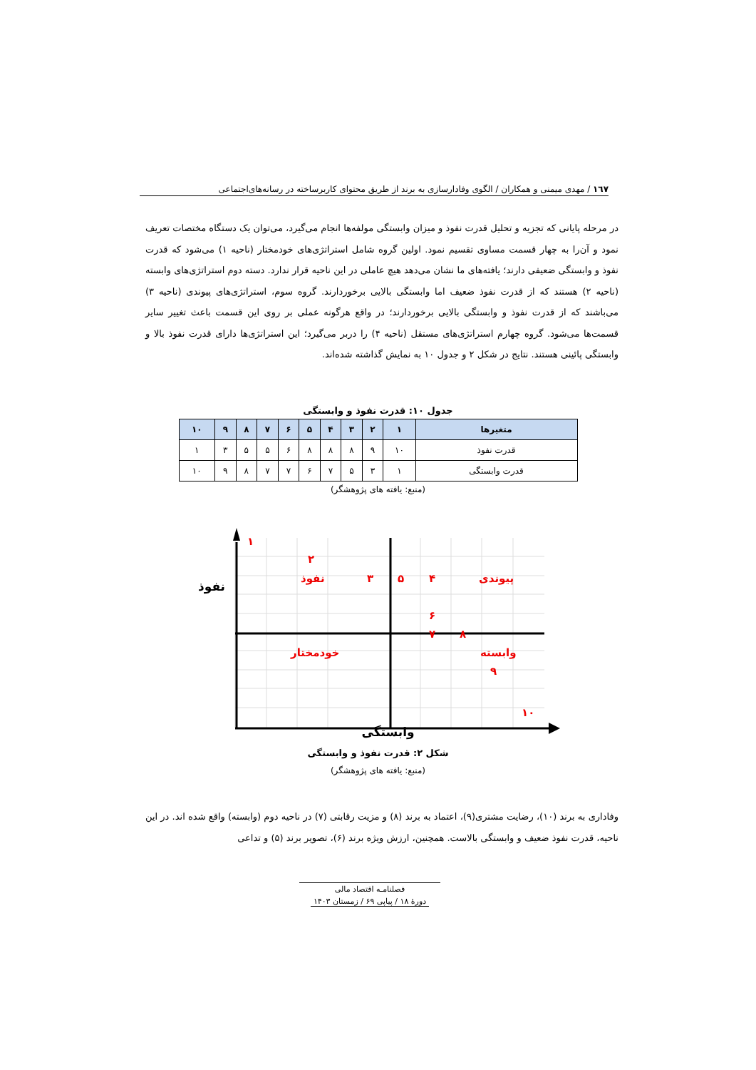۱٦۷ / مهدی میمنی و همکاران / الگوی وفادارسازی به برند از طریق محتوای کاربرساخته در رسانه‌های‌اجتماعی
در مرحله پایانی که تجزیه و تحلیل قدرت نفوذ و میزان وابستگی مولفه‌ها انجام می‌گیرد، می‌توان یک دستگاه مختصات تعریف نمود و آن‌را به چهار قسمت مساوی تقسیم نمود. اولین گروه شامل استراتژی‌های خودمختار (ناحیه ۱) می‌شود که قدرت نفوذ و وابستگی ضعیفی دارند؛ یافته‌های ما نشان می‌دهد هیچ عاملی در این ناحیه قرار ندارد. دسته دوم استراتژی‌های وابسته (ناحیه ۲) هستند که از قدرت نفوذ ضعیف اما وابستگی بالایی برخوردارند. گروه سوم، استراتژی‌های پیوندی (ناحیه ۳) می‌باشند که از قدرت نفوذ و وابستگی بالایی برخوردارند؛ در واقع هرگونه عملی بر روی این قسمت باعث تغییر سایر قسمت‌ها می‌شود. گروه چهارم استراتژی‌های مستقل (ناحیه ۴) را دربر می‌گیرد؛ این استراتژی‌ها دارای قدرت نفوذ بالا و وابستگی پائینی هستند. نتایج در شکل ۲ و جدول ۱۰ به نمایش گذاشته شده‌اند.
جدول ۱۰: قدرت نفوذ و وابستگی
| متغیرها | ۱ | ۲ | ۳ | ۴ | ۵ | ۶ | ۷ | ۸ | ۹ | ۱۰ |
| --- | --- | --- | --- | --- | --- | --- | --- | --- | --- | --- |
| قدرت نفوذ | ۱۰ | ۹ | ۸ | ۸ | ۸ | ۶ | ۵ | ۵ | ۳ | ۱ |
| قدرت وابستگی | ۱ | ۳ | ۵ | ۷ | ۶ | ۷ | ۷ | ۸ | ۹ | ۱۰ |
(منبع: یافته های پژوهشگر)
نفوذ
۱
۲
نفوذ ۳ ۵ ۴ پیوندی
۶
۷ ۸
خودمختار وابسته
۹
۱۰
وابستگی
شکل ۲: قدرت نفوذ و وابستگی
(منبع: یافته های پژوهشگر)
وفاداری به برند (۱۰)، رضایت مشتری(۹)، اعتماد به برند (۸) و مزیت رقابتی (۷) در ناحیه دوم (وابسته) واقع شده اند. در این ناحیه، قدرت نفوذ ضعیف و وابستگی بالاست. همچنین، ارزش ویژه برند (۶)، تصویر برند (۵) و تداعی
فصلنامـه اقتصاد مالی
دورۀ ۱۸ / پیاپی ۶۹ / زمستان ۱۴۰۳